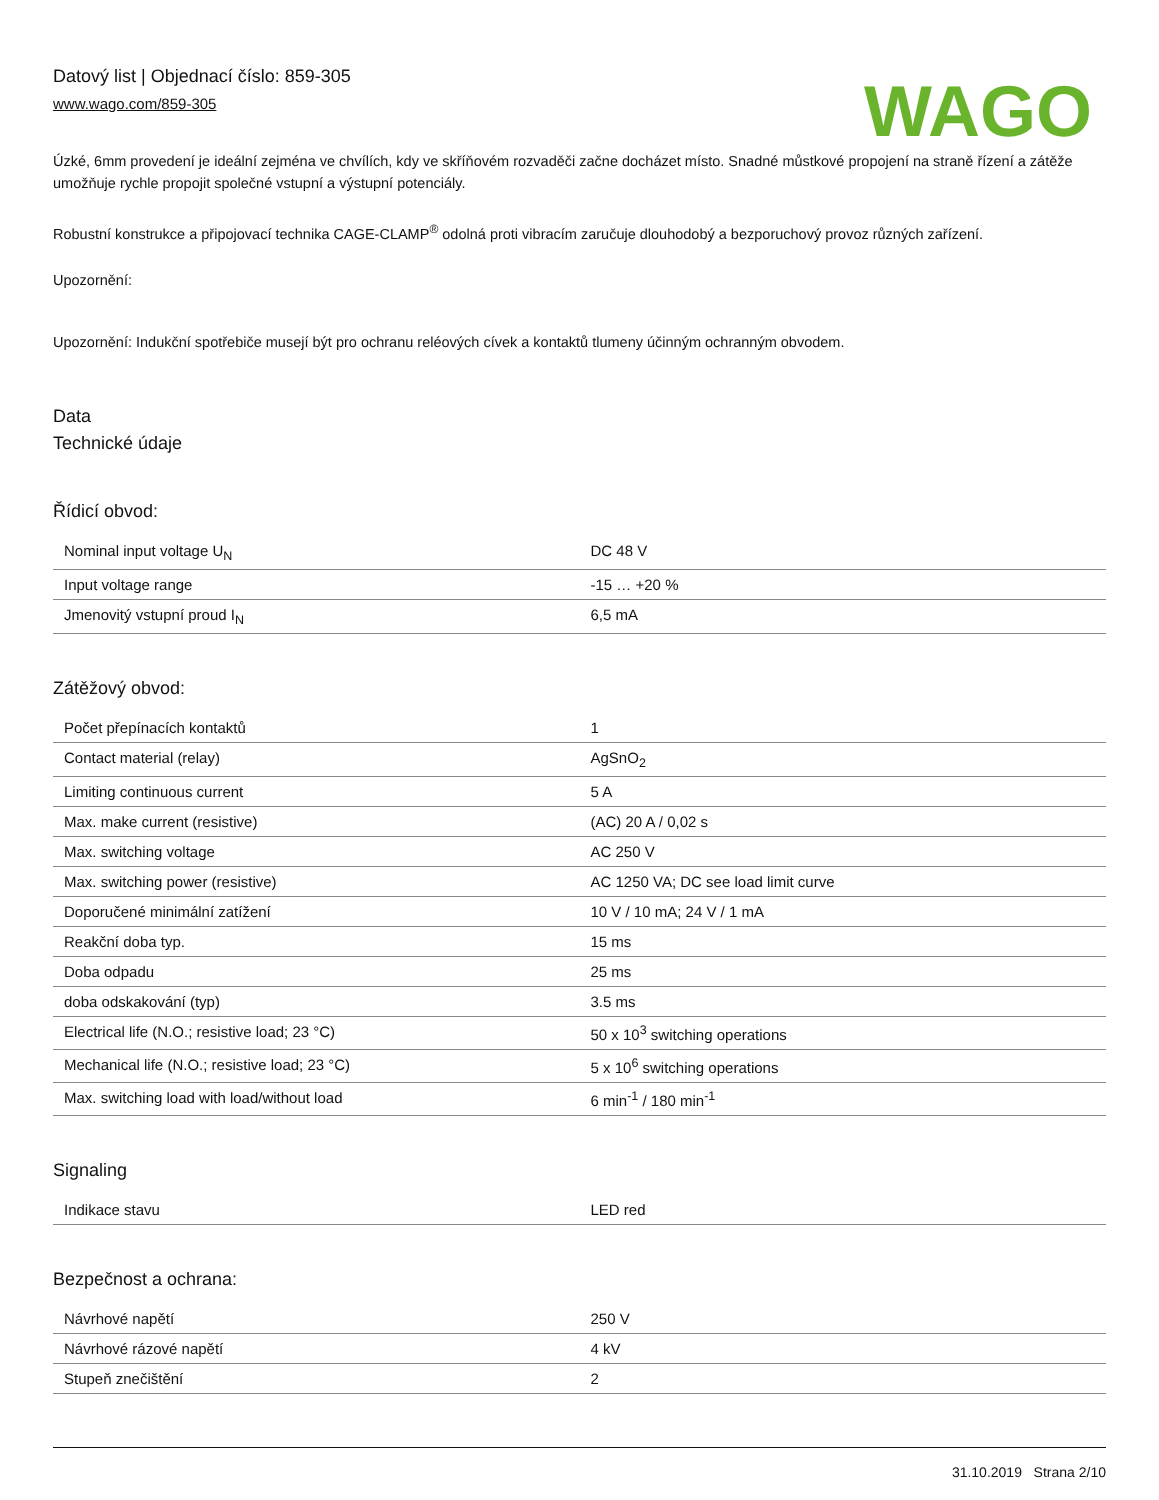Datový list | Objednací číslo: 859-305
www.wago.com/859-305
WAGO
Úzké, 6mm provedení je ideální zejména ve chvílích, kdy ve skříňovém rozvaděči začne docházet místo. Snadné můstkové propojení na straně řízení a zátěže umožňuje rychle propojit společné vstupní a výstupní potenciály.
Robustní konstrukce a připojovací technika CAGE-CLAMP<sup>®</sup> odolná proti vibracím zaručuje dlouhodobý a bezporuchový provoz různých zařízení.
Upozornění:
Upozornění: Indukční spotřebiče musejí být pro ochranu reléových cívek a kontaktů tlumeny účinným ochranným obvodem.
Data
Technické údaje
Řídicí obvod:
| Nominal input voltage U<sub>N</sub> | DC 48 V |
| Input voltage range | -15 … +20 % |
| Jmenovitý vstupní proud I<sub>N</sub> | 6,5 mA |
Zátěžový obvod:
| Počet přepínacích kontaktů | 1 |
| Contact material (relay) | AgSnO<sub>2</sub> |
| Limiting continuous current | 5 A |
| Max. make current (resistive) | (AC) 20 A / 0,02 s |
| Max. switching voltage | AC 250 V |
| Max. switching power (resistive) | AC 1250 VA; DC see load limit curve |
| Doporučené minimální zatížení | 10 V / 10 mA; 24 V / 1 mA |
| Reakční doba typ. | 15 ms |
| Doba odpadu | 25 ms |
| doba odskakování (typ) | 3.5 ms |
| Electrical life (N.O.; resistive load; 23 °C) | 50 x 10<sup>3</sup> switching operations |
| Mechanical life (N.O.; resistive load; 23 °C) | 5 x 10<sup>6</sup> switching operations |
| Max. switching load with load/without load | 6 min<sup>-1</sup> / 180 min<sup>-1</sup> |
Signaling
| Indikace stavu | LED red |
Bezpečnost a ochrana:
| Návrhové napětí | 250 V |
| Návrhové rázové napětí | 4 kV |
| Stupeň znečištění | 2 |
31.10.2019 Strana 2/10